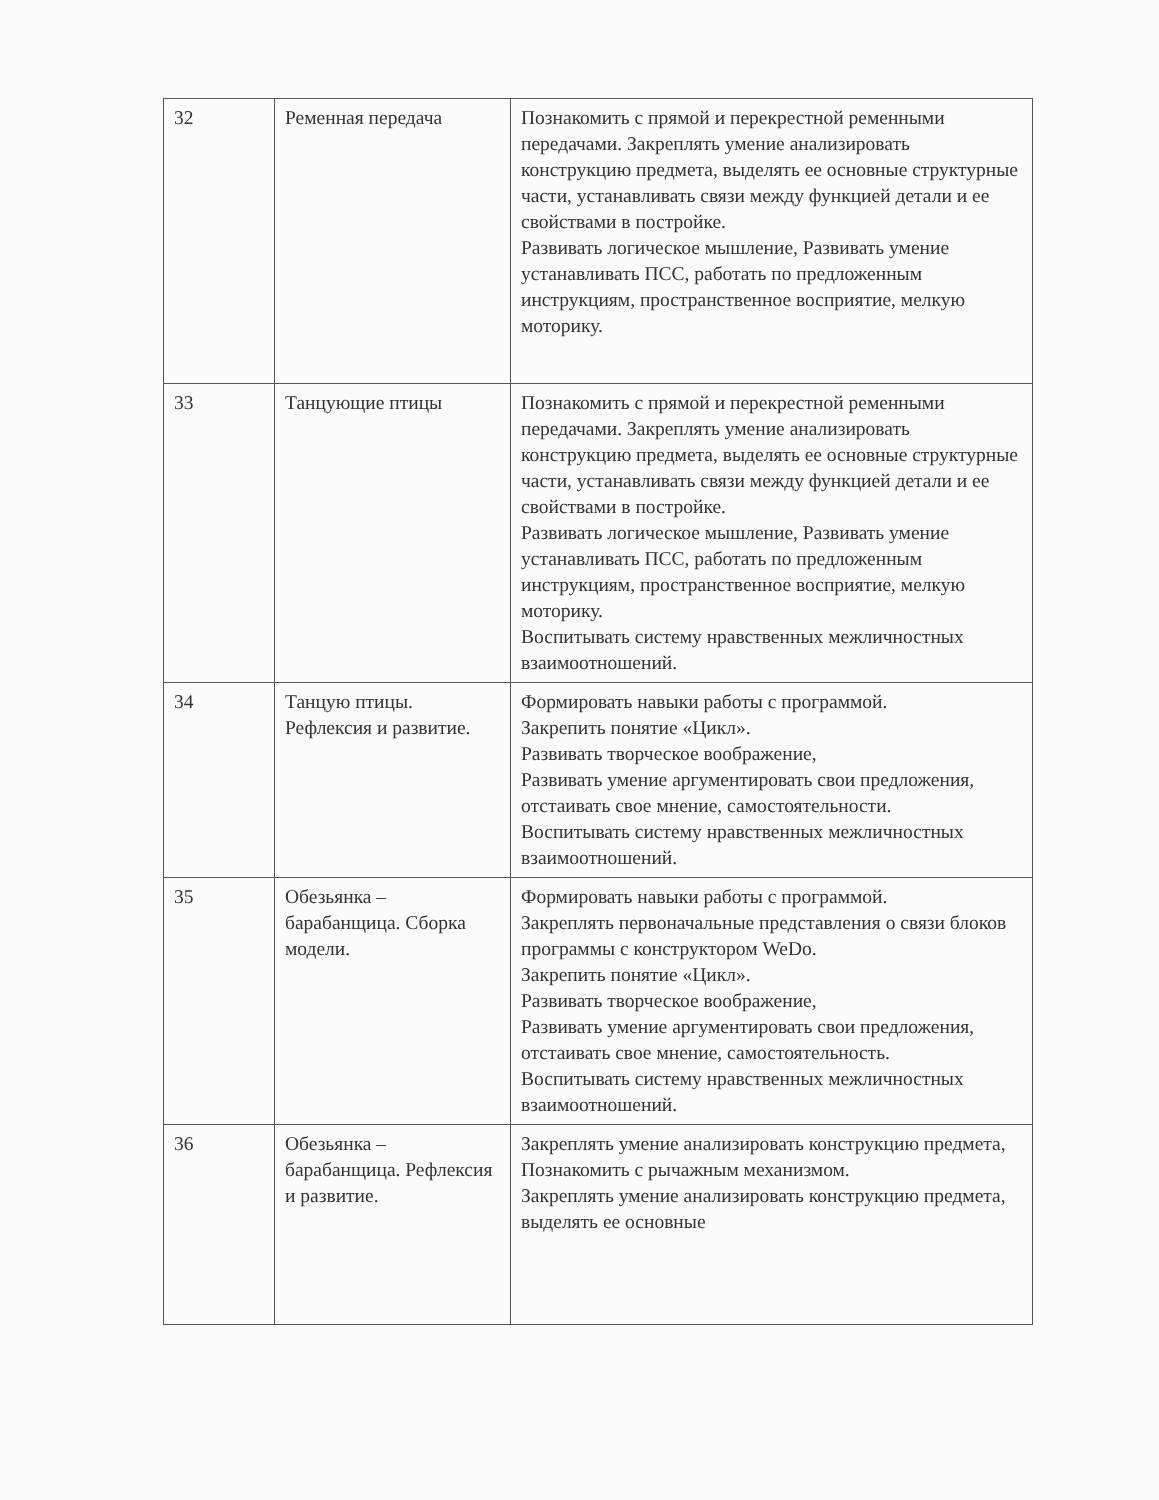| 32 | Ременная передача | Познакомить с прямой и перекрестной ременными передачами. Закреплять умение анализировать конструкцию предмета, выделять ее основные структурные части, устанавливать связи между функцией детали и ее свойствами в постройке. Развивать логическое мышление, Развивать умение устанавливать ПСС, работать по предложенным инструкциям, пространственное восприятие, мелкую моторику. |
| 33 | Танцующие птицы | Познакомить с прямой и перекрестной ременными передачами. Закреплять умение анализировать конструкцию предмета, выделять ее основные структурные части, устанавливать связи между функцией детали и ее свойствами в постройке. Развивать логическое мышление, Развивать умение устанавливать ПСС, работать по предложенным инструкциям, пространственное восприятие, мелкую моторику. Воспитывать систему нравственных межличностных взаимоотношений. |
| 34 | Танцую птицы. Рефлексия и развитие. | Формировать навыки работы с программой. Закрепить понятие «Цикл». Развивать творческое воображение, Развивать умение аргументировать свои предложения, отстаивать свое мнение, самостоятельности. Воспитывать систему нравственных межличностных взаимоотношений. |
| 35 | Обезьянка – барабанщица. Сборка модели. | Формировать навыки работы с программой. Закреплять первоначальные представления о связи блоков программы с конструктором WeDo. Закрепить понятие «Цикл». Развивать творческое воображение, Развивать умение аргументировать свои предложения, отстаивать свое мнение, самостоятельность. Воспитывать систему нравственных межличностных взаимоотношений. |
| 36 | Обезьянка – барабанщица. Рефлексия и развитие. | Закреплять умение анализировать конструкцию предмета, Познакомить с рычажным механизмом. Закреплять умение анализировать конструкцию предмета, выделять ее основные |